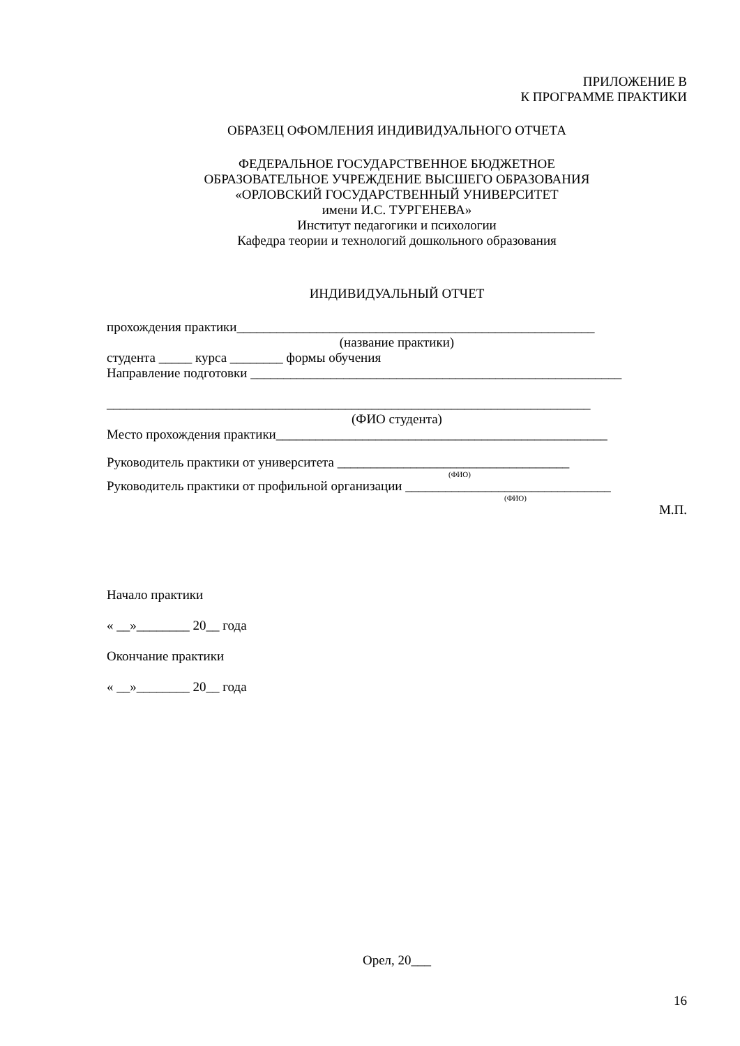ПРИЛОЖЕНИЕ В
К ПРОГРАММЕ ПРАКТИКИ
ОБРАЗЕЦ ОФОМЛЕНИЯ ИНДИВИДУАЛЬНОГО ОТЧЕТА
ФЕДЕРАЛЬНОЕ ГОСУДАРСТВЕННОЕ БЮДЖЕТНОЕ
ОБРАЗОВАТЕЛЬНОЕ УЧРЕЖДЕНИЕ ВЫСШЕГО ОБРАЗОВАНИЯ
«ОРЛОВСКИЙ ГОСУДАРСТВЕННЫЙ УНИВЕРСИТЕТ
имени И.С. ТУРГЕНЕВА»
Институт педагогики и психологии
Кафедра теории и технологий дошкольного образования
ИНДИВИДУАЛЬНЫЙ ОТЧЕТ
прохождения практики______________________________________________________
(название практики)
студента _____ курса ________ формы обучения
Направление подготовки ________________________________________________________
_________________________________________________________________________
(ФИО студента)
Место прохождения практики__________________________________________________
Руководитель практики от университета ___________________________________
(ФИО)
Руководитель практики от профильной организации _______________________________
(ФИО)
М.П.
Начало практики
« __»________ 20__ года
Окончание практики
« __»________ 20__ года
Орел, 20___
16